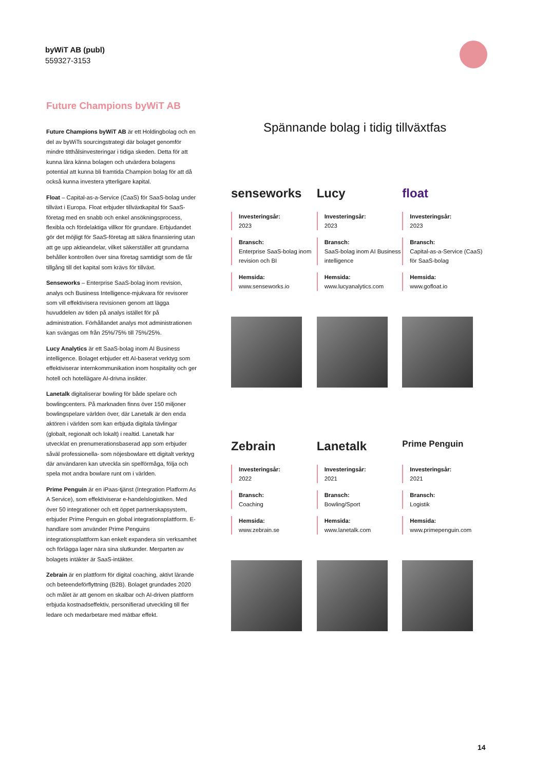byWiT AB (publ)
559327-3153
Future Champions byWiT AB
Future Champions byWiT AB är ett Holdingbolag och en del av byWiTs sourcingstrategi där bolaget genomför mindre titthålsinvesteringar i tidiga skeden. Detta för att kunna lära känna bolagen och utvärdera bolagens potential att kunna bli framtida Champion bolag för att då också kunna investera ytterligare kapital.
Float – Capital-as-a-Service (CaaS) för SaaS-bolag under tillväxt i Europa. Float erbjuder tillväxtkapital för SaaS-företag med en snabb och enkel ansökningsprocess, flexibla och fördelaktiga villkor för grundare. Erbjudandet gör det möjligt för SaaS-företag att säkra finansiering utan att ge upp aktieandelar, vilket säkerställer att grundarna behåller kontrollen över sina företag samtidigt som de får tillgång till det kapital som krävs för tillväxt.
Senseworks – Enterprise SaaS-bolag inom revision, analys och Business Intelligence-mjukvara för revisorer som vill effektivisera revisionen genom att lägga huvuddelen av tiden på analys istället för på administration. Förhållandet analys mot administrationen kan svängas om från 25%/75% till 75%/25%.
Lucy Analytics är ett SaaS-bolag inom AI Business intelligence. Bolaget erbjuder ett AI-baserat verktyg som effektiviserar internkommunikation inom hospitality och ger hotell och hotellägare AI-drivna insikter.
Lanetalk digitaliserar bowling för både spelare och bowlingcenters. På marknaden finns över 150 miljoner bowlingspelare världen över, där Lanetalk är den enda aktören i världen som kan erbjuda digitala tävlingar (globalt, regionalt och lokalt) i realtid. Lanetalk har utvecklat en prenumerationsbaserad app som erbjuder såväl professionella- som nöjesbowlare ett digitalt verktyg där användaren kan utveckla sin spelförmåga, följa och spela mot andra bowlare runt om i världen.
Prime Penguin är en iPaas-tjänst (Integration Platform As A Service), som effektiviserar e-handelslogistiken. Med över 50 integrationer och ett öppet partnerskapsystem, erbjuder Prime Penguin en global integrationsplattform. E-handlare som använder Prime Penguins integrationsplattform kan enkelt expandera sin verksamhet och förlägga lager nära sina slutkunder. Merparten av bolagets intäkter är SaaS-intäkter.
Zebrain är en plattform för digital coaching, aktivt lärande och beteendeförflyttning (B2B). Bolaget grundades 2020 och målet är att genom en skalbar och AI-driven plattform erbjuda kostnadseffektiv, personifierad utveckling till fler ledare och medarbetare med mätbar effekt.
Spännande bolag i tidig tillväxtfas
senseworks
Investeringsår:
2023
Bransch:
Enterprise SaaS-bolag inom revision och BI
Hemsida:
www.senseworks.io
Lucy
Investeringsår:
2023
Bransch:
SaaS-bolag inom AI Business intelligence
Hemsida:
www.lucyanalytics.com
float
Investeringsår:
2023
Bransch:
Capital-as-a-Service (CaaS) för SaaS-bolag
Hemsida:
www.gofloat.io
Zebrain
Investeringsår:
2022
Bransch:
Coaching
Hemsida:
www.zebrain.se
Lanetalk
Investeringsår:
2021
Bransch:
Bowling/Sport
Hemsida:
www.lanetalk.com
Prime Penguin
Investeringsår:
2021
Bransch:
Logistik
Hemsida:
www.primepenguin.com
14